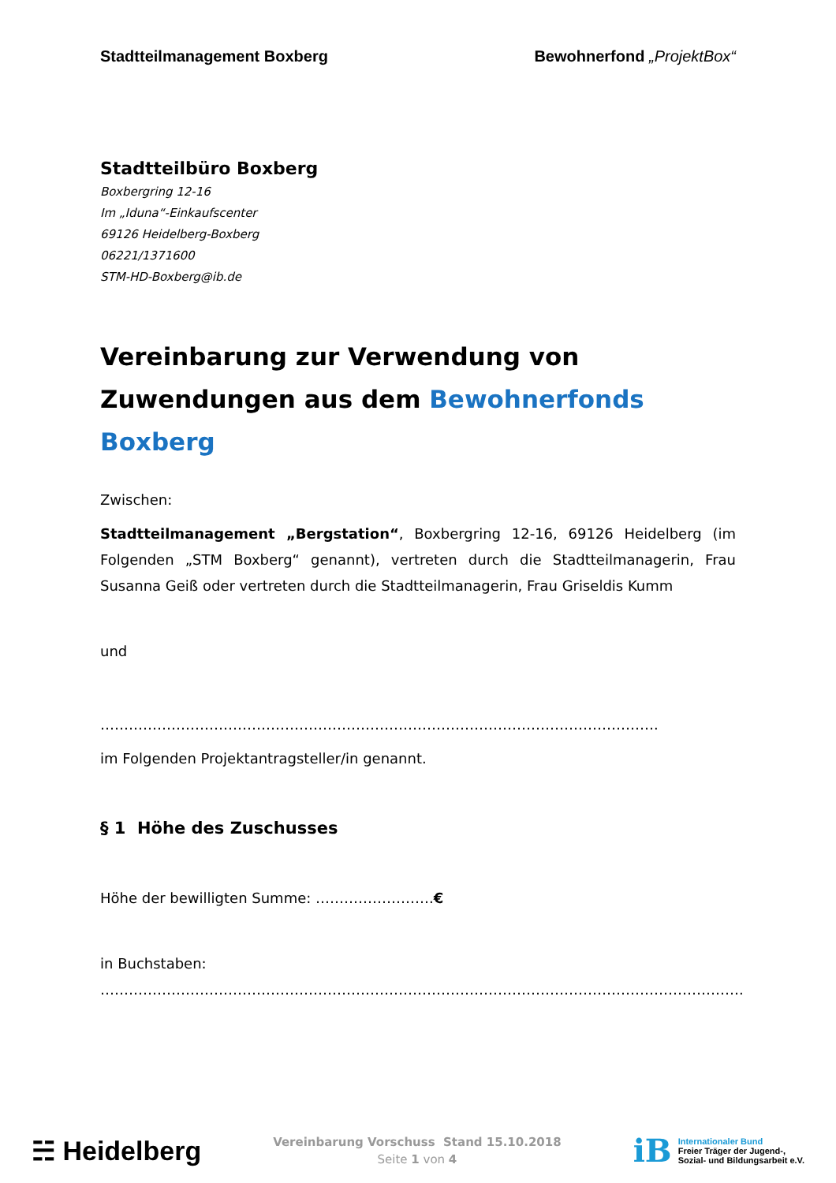Stadtteilmanagement Boxberg Bewohnerfond „ProjektBox“
Stadtteilbüro Boxberg
Boxbergring 12-16
Im „Iduna“-Einkaufscenter
69126 Heidelberg-Boxberg
06221/1371600
STM-HD-Boxberg@ib.de
Vereinbarung zur Verwendung von Zuwendungen aus dem Bewohnerfonds Boxberg
Zwischen:
Stadtteilmanagement „Bergstation“, Boxbergring 12-16, 69126 Heidelberg (im Folgenden „STM Boxberg“ genannt), vertreten durch die Stadtteilmanagerin, Frau Susanna Geiß oder vertreten durch die Stadtteilmanagerin, Frau Griseldis Kumm
und
……………………………………………………………………………………………………….
im Folgenden Projektantragsteller/in genannt.
§ 1 Höhe des Zuschusses
Höhe der bewilligten Summe: …………………….€
in Buchstaben:
……………………………………………………………………………………………………………………….
☵ Heidelberg
Vereinbarung Vorschuss Stand 15.10.2018
Seite 1 von 4
iB
Internationaler Bund
Freier Träger der Jugend-,
Sozial- und Bildungsarbeit e.V.